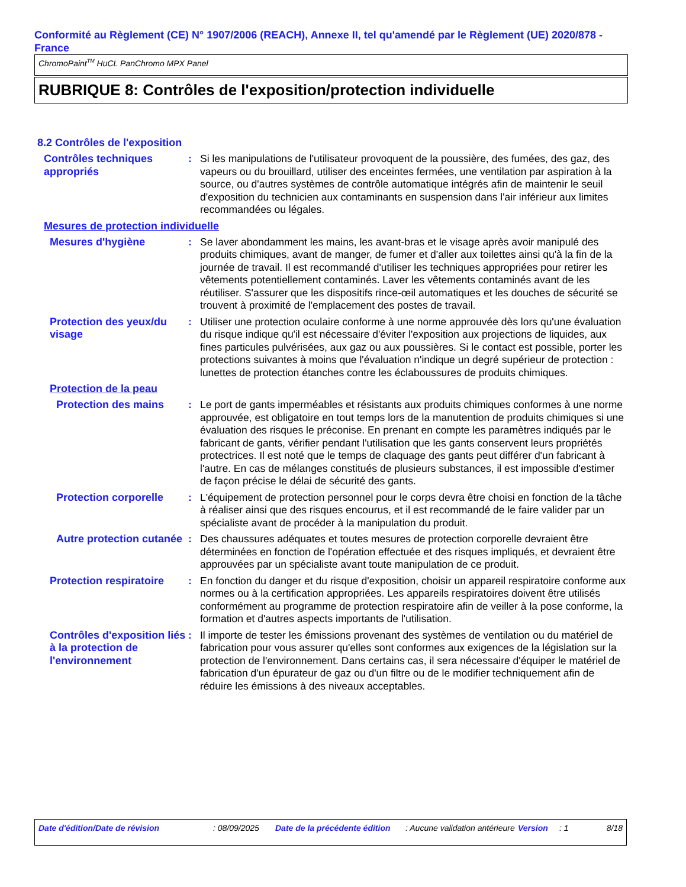Conformité au Règlement (CE) N° 1907/2006 (REACH), Annexe II, tel qu'amendé par le Règlement (UE) 2020/878 - France
ChromoPaint<sup>TM</sup> HuCL PanChromo MPX Panel
RUBRIQUE 8: Contrôles de l'exposition/protection individuelle
8.2 Contrôles de l'exposition
Contrôles techniques appropriés
: Si les manipulations de l'utilisateur provoquent de la poussière, des fumées, des gaz, des vapeurs ou du brouillard, utiliser des enceintes fermées, une ventilation par aspiration à la source, ou d'autres systèmes de contrôle automatique intégrés afin de maintenir le seuil d'exposition du technicien aux contaminants en suspension dans l'air inférieur aux limites recommandées ou légales.
Mesures de protection individuelle
Mesures d'hygiène : Se laver abondamment les mains, les avant-bras et le visage après avoir manipulé des produits chimiques, avant de manger, de fumer et d'aller aux toilettes ainsi qu'à la fin de la journée de travail. Il est recommandé d'utiliser les techniques appropriées pour retirer les vêtements potentiellement contaminés. Laver les vêtements contaminés avant de les réutiliser. S'assurer que les dispositifs rince-œil automatiques et les douches de sécurité se trouvent à proximité de l'emplacement des postes de travail.
Protection des yeux/du visage
: Utiliser une protection oculaire conforme à une norme approuvée dès lors qu'une évaluation du risque indique qu'il est nécessaire d'éviter l'exposition aux projections de liquides, aux fines particules pulvérisées, aux gaz ou aux poussières. Si le contact est possible, porter les protections suivantes à moins que l'évaluation n'indique un degré supérieur de protection : lunettes de protection étanches contre les éclaboussures de produits chimiques.
Protection de la peau
Protection des mains : Le port de gants imperméables et résistants aux produits chimiques conformes à une norme approuvée, est obligatoire en tout temps lors de la manutention de produits chimiques si une évaluation des risques le préconise. En prenant en compte les paramètres indiqués par le fabricant de gants, vérifier pendant l'utilisation que les gants conservent leurs propriétés protectrices. Il est noté que le temps de claquage des gants peut différer d'un fabricant à l'autre. En cas de mélanges constitués de plusieurs substances, il est impossible d'estimer de façon précise le délai de sécurité des gants.
Protection corporelle
: L'équipement de protection personnel pour le corps devra être choisi en fonction de la tâche à réaliser ainsi que des risques encourus, et il est recommandé de le faire valider par un spécialiste avant de procéder à la manipulation du produit.
Autre protection cutanée
: Des chaussures adéquates et toutes mesures de protection corporelle devraient être déterminées en fonction de l'opération effectuée et des risques impliqués, et devraient être approuvées par un spécialiste avant toute manipulation de ce produit.
Protection respiratoire
: En fonction du danger et du risque d'exposition, choisir un appareil respiratoire conforme aux normes ou à la certification appropriées. Les appareils respiratoires doivent être utilisés conformément au programme de protection respiratoire afin de veiller à la pose conforme, la formation et d'autres aspects importants de l'utilisation.
Contrôles d'exposition liés à la protection de l'environnement
: Il importe de tester les émissions provenant des systèmes de ventilation ou du matériel de fabrication pour vous assurer qu'elles sont conformes aux exigences de la législation sur la protection de l'environnement. Dans certains cas, il sera nécessaire d'équiper le matériel de fabrication d'un épurateur de gaz ou d'un filtre ou de le modifier techniquement afin de réduire les émissions à des niveaux acceptables.
Date d'édition/Date de révision : 08/09/2025 Date de la précédente édition
: Aucune validation antérieure
Version : 1 8/18